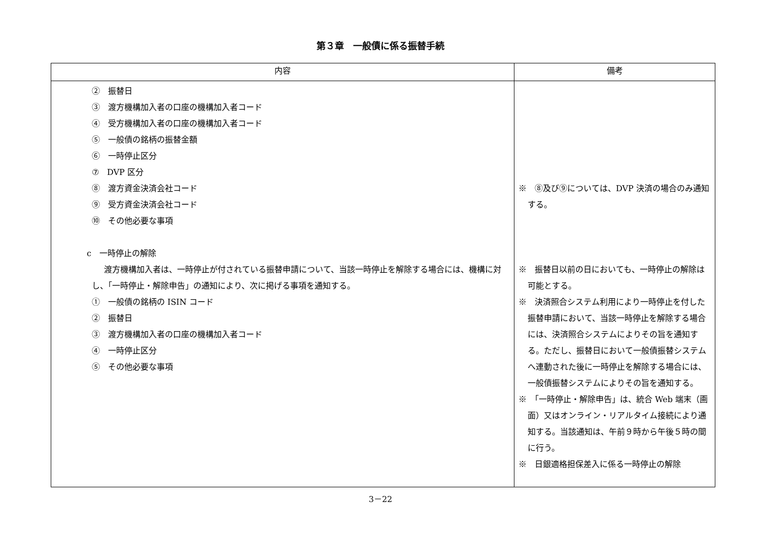第３章　一般債に係る振替手続
| 内容 | 備考 |
| --- | --- |
| ② 振替日 ③ 渡方機構加入者の口座の機構加入者コード ④ 受方機構加入者の口座の機構加入者コード ⑤ 一般債の銘柄の振替金額 ⑥ 一時停止区分 ⑦ DVP 区分 ⑧ 渡方資金決済会社コード ⑨ 受方資金決済会社コード ⑩ その他必要な事項 c 一時停止の解除 渡方機構加入者は、一時停止が付されている振替申請について、当該一時停止を解除する場合には、機構に対し、「一時停止・解除申告」の通知により、次に掲げる事項を通知する。 ① 一般債の銘柄の ISIN コード ② 振替日 ③ 渡方機構加入者の口座の機構加入者コード ④ 一時停止区分 ⑤ その他必要な事項 | ※ ⑧及び⑨については、DVP 決済の場合のみ通知する。 ※ 振替日以前の日においても、一時停止の解除は可能とする。 ※ 決済照合システム利用により一時停止を付した振替申請において、当該一時停止を解除する場合には、決済照合システムによりその旨を通知する。ただし、振替日において一般債振替システムへ連動された後に一時停止を解除する場合には、一般債振替システムによりその旨を通知する。 ※ 「一時停止・解除申告」は、統合 Web 端末（画面）又はオンライン・リアルタイム接続により通知する。当該通知は、午前９時から午後５時の間に行う。 ※ 日銀適格担保差入に係る一時停止の解除 |
3－22